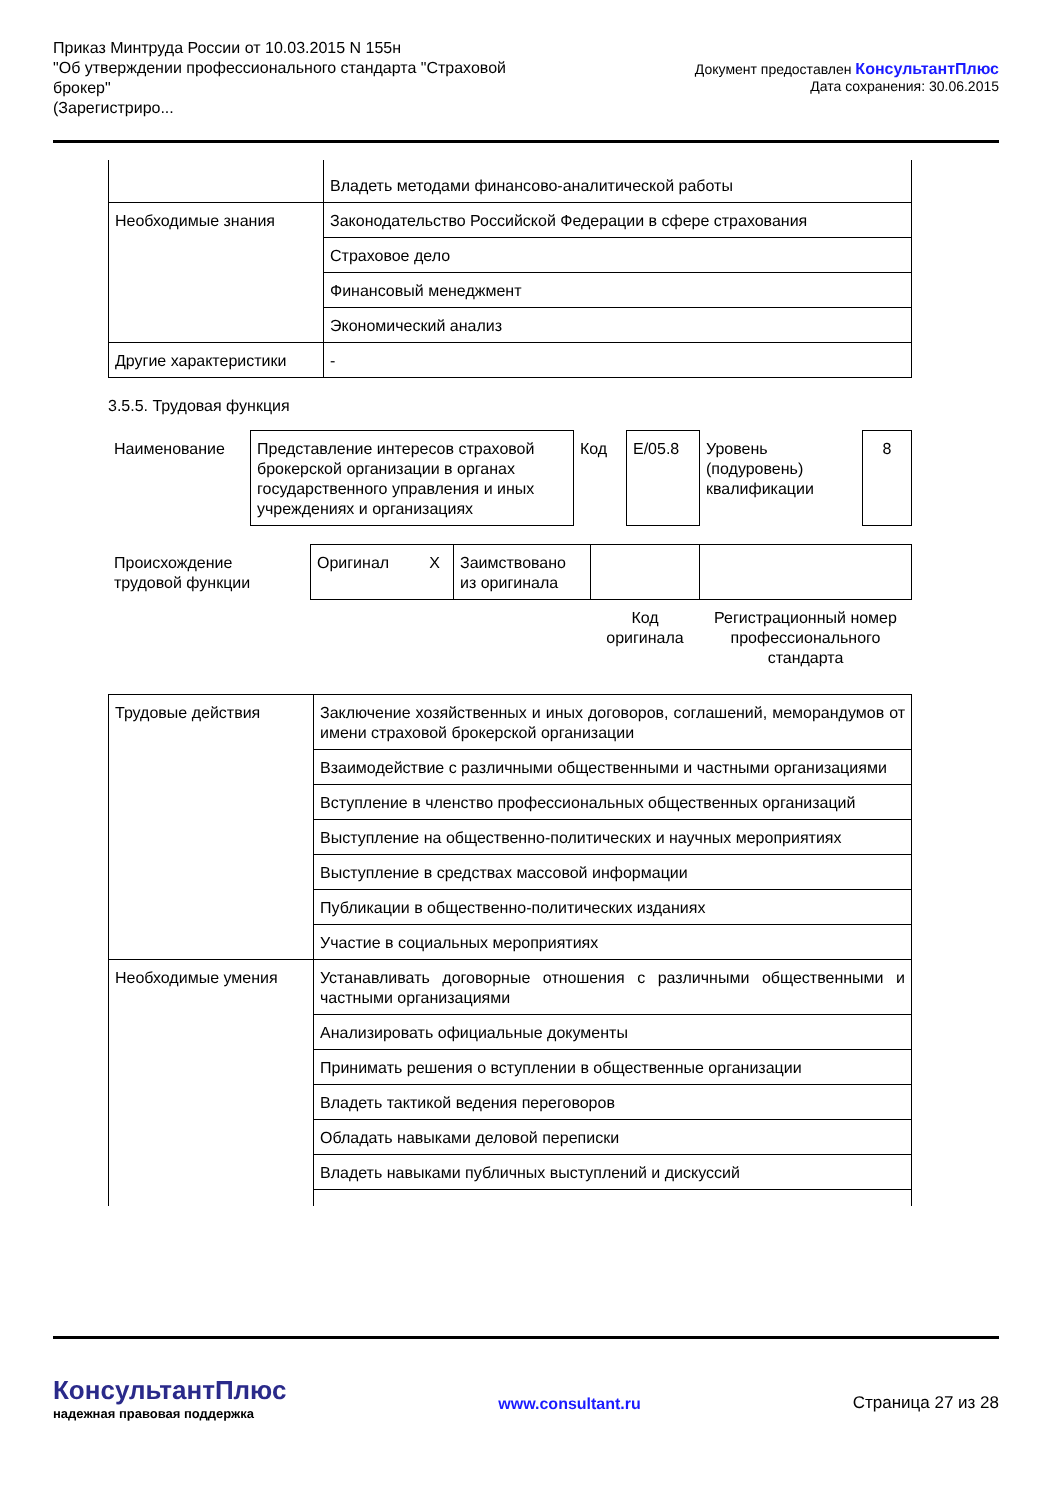Приказ Минтруда России от 10.03.2015 N 155н
"Об утверждении профессионального стандарта "Страховой
брокер"
(Зарегистриро...
Документ предоставлен КонсультантПлюс
Дата сохранения: 30.06.2015
| | Владеть методами финансово-аналитической работы |
| Необходимые знания | Законодательство Российской Федерации в сфере страхования |
| | Страховое дело |
| | Финансовый менеджмент |
| | Экономический анализ |
| Другие характеристики | - |
3.5.5. Трудовая функция
| Наименование | Представление интересов страховой брокерской организации в органах государственного управления и иных учреждениях и организациях | Код | E/05.8 | Уровень (подуровень) квалификации | 8 |
| Происхождение трудовой функции | Оригинал X | Заимствовано из оригинала | | |
| | | | Код оригинала | Регистрационный номер профессионального стандарта |
| Трудовые действия | Заключение хозяйственных и иных договоров, соглашений, меморандумов от имени страховой брокерской организации |
| | Взаимодействие с различными общественными и частными организациями |
| | Вступление в членство профессиональных общественных организаций |
| | Выступление на общественно-политических и научных мероприятиях |
| | Выступление в средствах массовой информации |
| | Публикации в общественно-политических изданиях |
| | Участие в социальных мероприятиях |
| Необходимые умения | Устанавливать договорные отношения с различными общественными и частными организациями |
| | Анализировать официальные документы |
| | Принимать решения о вступлении в общественные организации |
| | Владеть тактикой ведения переговоров |
| | Обладать навыками деловой переписки |
| | Владеть навыками публичных выступлений и дискуссий |
КонсультантПлюс
надежная правовая поддержка
www.consultant.ru
Страница 27 из 28